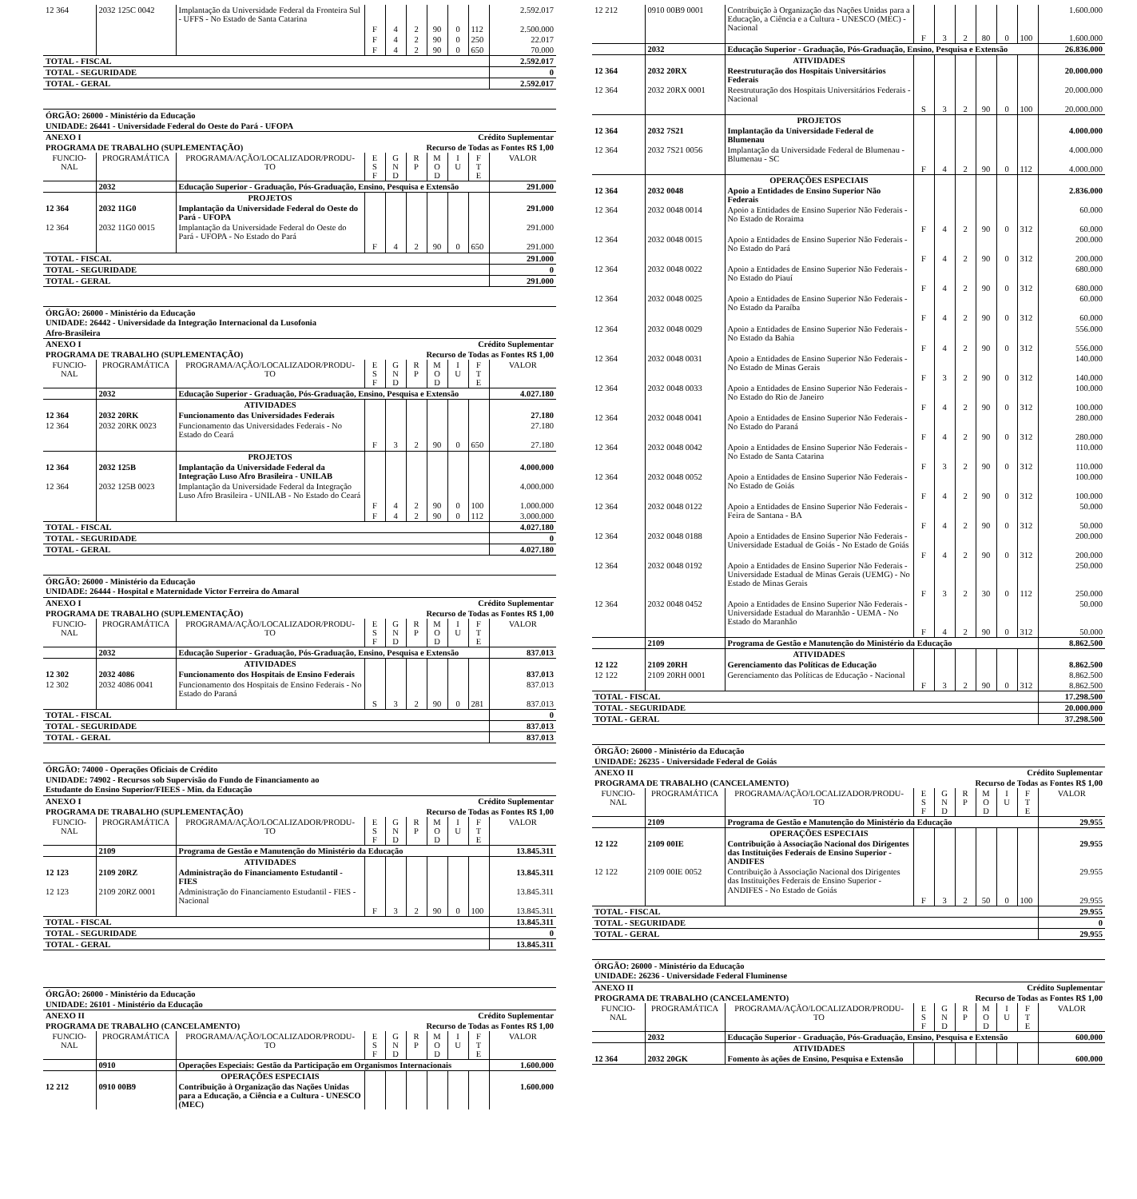| 12 364 | 2032 125C 0042 | Implantação da Universidade Federal da Fronteira Sul - UFFS - No Estado de Santa Catarina | | | | | | | 2.592.017 |
| | | | F | 4 | 2 | 90 | 0 | 112 | 2.500.000 |
| | | | F | 4 | 2 | 90 | 0 | 250 | 22.017 |
| | | | F | 4 | 2 | 90 | 0 | 650 | 70.000 |
| TOTAL - FISCAL | | | | | | | | | 2.592.017 |
| TOTAL - SEGURIDADE | | | | | | | | | 0 |
| TOTAL - GERAL | | | | | | | | | 2.592.017 |
ÓRGÃO: 26000 - Ministério da Educação
UNIDADE: 26441 - Universidade Federal do Oeste do Pará - UFOPA
| ANEXO I | | | Crédito Suplementar | | | | | | |
| PROGRAMA DE TRABALHO (SUPLEMENTAÇÃO) | | | Recurso de Todas as Fontes R$ 1,00 | | | | | | |
| FUNCIO- NAL | PROGRAMÁTICA | PROGRAMA/AÇÃO/LOCALIZADOR/PRODU- TO | E S F | G N D | R P | M O D | I U | F T E | VALOR |
| | 2032 | Educação Superior - Graduação, Pós-Graduação, Ensino, Pesquisa e Extensão | | | | | | | 291.000 |
| | | PROJETOS | | | | | | | |
| 12 364 | 2032 11G0 | Implantação da Universidade Federal do Oeste do Pará - UFOPA | | | | | | | 291.000 |
| 12 364 | 2032 11G0 0015 | Implantação da Universidade Federal do Oeste do Pará - UFOPA - No Estado do Pará | | | | | | | 291.000 |
| | | | F | 4 | 2 | 90 | 0 | 650 | 291.000 |
| TOTAL - FISCAL | | | | | | | | | 291.000 |
| TOTAL - SEGURIDADE | | | | | | | | | 0 |
| TOTAL - GERAL | | | | | | | | | 291.000 |
ÓRGÃO: 26000 - Ministério da Educação
UNIDADE: 26442 - Universidade da Integração Internacional da Lusofonia
Afro-Brasileira
| ANEXO I | | | Crédito Suplementar | | | | | | |
| PROGRAMA DE TRABALHO (SUPLEMENTAÇÃO) | | | Recurso de Todas as Fontes R$ 1,00 | | | | | | |
| FUNCIO- NAL | PROGRAMÁTICA | PROGRAMA/AÇÃO/LOCALIZADOR/PRODU- TO | E S F | G N D | R P | M O D | I U | F T E | VALOR |
| | 2032 | Educação Superior - Graduação, Pós-Graduação, Ensino, Pesquisa e Extensão | | | | | | | 4.027.180 |
| | | ATIVIDADES | | | | | | | |
| 12 364 | 2032 20RK | Funcionamento das Universidades Federais | | | | | | | 27.180 |
| 12 364 | 2032 20RK 0023 | Funcionamento das Universidades Federais - No Estado do Ceará | | | | | | | 27.180 |
| | | | F | 3 | 2 | 90 | 0 | 650 | 27.180 |
| | | PROJETOS | | | | | | | |
| 12 364 | 2032 125B | Implantação da Universidade Federal da Integração Luso Afro Brasileira - UNILAB | | | | | | | 4.000.000 |
| 12 364 | 2032 125B 0023 | Implantação da Universidade Federal da Integração Luso Afro Brasileira - UNILAB - No Estado do Ceará | | | | | | | 4.000.000 |
| | | | F | 4 | 2 | 90 | 0 | 100 | 1.000.000 |
| | | | F | 4 | 2 | 90 | 0 | 112 | 3.000.000 |
| TOTAL - FISCAL | | | | | | | | | 4.027.180 |
| TOTAL - SEGURIDADE | | | | | | | | | 0 |
| TOTAL - GERAL | | | | | | | | | 4.027.180 |
ÓRGÃO: 26000 - Ministério da Educação
UNIDADE: 26444 - Hospital e Maternidade Victor Ferreira do Amaral
| ANEXO I | | | Crédito Suplementar | | | | | | |
| PROGRAMA DE TRABALHO (SUPLEMENTAÇÃO) | | | Recurso de Todas as Fontes R$ 1,00 | | | | | | |
| FUNCIO- NAL | PROGRAMÁTICA | PROGRAMA/AÇÃO/LOCALIZADOR/PRODU- TO | E S F | G N D | R P | M O D | I U | F T E | VALOR |
| | 2032 | Educação Superior - Graduação, Pós-Graduação, Ensino, Pesquisa e Extensão | | | | | | | 837.013 |
| | | ATIVIDADES | | | | | | | |
| 12 302 | 2032 4086 | Funcionamento dos Hospitais de Ensino Federais | | | | | | | 837.013 |
| 12 302 | 2032 4086 0041 | Funcionamento dos Hospitais de Ensino Federais - No Estado do Paraná | | | | | | | 837.013 |
| | | | S | 3 | 2 | 90 | 0 | 281 | 837.013 |
| TOTAL - FISCAL | | | | | | | | | 0 |
| TOTAL - SEGURIDADE | | | | | | | | | 837.013 |
| TOTAL - GERAL | | | | | | | | | 837.013 |
ÓRGÃO: 74000 - Operações Oficiais de Crédito
UNIDADE: 74902 - Recursos sob Supervisão do Fundo de Financiamento ao
Estudante do Ensino Superior/FIEES - Min. da Educação
| ANEXO I | | | Crédito Suplementar | | | | | | |
| PROGRAMA DE TRABALHO (SUPLEMENTAÇÃO) | | | Recurso de Todas as Fontes R$ 1,00 | | | | | | |
| FUNCIO- NAL | PROGRAMÁTICA | PROGRAMA/AÇÃO/LOCALIZADOR/PRODU- TO | E S F | G N D | R P | M O D | I U | F T E | VALOR |
| | 2109 | Programa de Gestão e Manutenção do Ministério da Educação | | | | | | | 13.845.311 |
| | | ATIVIDADES | | | | | | | |
| 12 123 | 2109 20RZ | Administração do Financiamento Estudantil - FIES | | | | | | | 13.845.311 |
| 12 123 | 2109 20RZ 0001 | Administração do Financiamento Estudantil - FIES - Nacional | | | | | | | 13.845.311 |
| | | | F | 3 | 2 | 90 | 0 | 100 | 13.845.311 |
| TOTAL - FISCAL | | | | | | | | | 13.845.311 |
| TOTAL - SEGURIDADE | | | | | | | | | 0 |
| TOTAL - GERAL | | | | | | | | | 13.845.311 |
ÓRGÃO: 26000 - Ministério da Educação
UNIDADE: 26101 - Ministério da Educação
| ANEXO II | | | Crédito Suplementar | | | | | | |
| PROGRAMA DE TRABALHO (CANCELAMENTO) | | | Recurso de Todas as Fontes R$ 1,00 | | | | | | |
| FUNCIO- NAL | PROGRAMÁTICA | PROGRAMA/AÇÃO/LOCALIZADOR/PRODU- TO | E S F | G N D | R P | M O D | I U | F T E | VALOR |
| | 0910 | Operações Especiais: Gestão da Participação em Organismos Internacionais | | | | | | | 1.600.000 |
| | | OPERAÇÕES ESPECIAIS | | | | | | | |
| 12 212 | 0910 00B9 | Contribuição à Organização das Nações Unidas para a Educação, a Ciência e a Cultura - UNESCO (MEC) | | | | | | | 1.600.000 |
| 12 212 | 0910 00B9 0001 | Contribuição à Organização das Nações Unidas para a Educação, a Ciência e a Cultura - UNESCO (MEC) - Nacional | | | | | | | 1.600.000 |
| | | | F | 3 | 2 | 80 | 0 | 100 | 1.600.000 |
| | 2032 | Educação Superior - Graduação, Pós-Graduação, Ensino, Pesquisa e Extensão | | | | | | | 26.836.000 |
| | | ATIVIDADES | | | | | | | |
| 12 364 | 2032 20RX | Reestruturação dos Hospitais Universitários Federais | | | | | | | 20.000.000 |
| 12 364 | 2032 20RX 0001 | Reestruturação dos Hospitais Universitários Federais - Nacional | | | | | | | 20.000.000 |
| | | | S | 3 | 2 | 90 | 0 | 100 | 20.000.000 |
| | | PROJETOS | | | | | | | |
| 12 364 | 2032 7S21 | Implantação da Universidade Federal de Blumenau | | | | | | | 4.000.000 |
| 12 364 | 2032 7S21 0056 | Implantação da Universidade Federal de Blumenau - Blumenau - SC | | | | | | | 4.000.000 |
| | | | F | 4 | 2 | 90 | 0 | 112 | 4.000.000 |
| | | OPERAÇÕES ESPECIAIS | | | | | | | |
| 12 364 | 2032 0048 | Apoio a Entidades de Ensino Superior Não Federais | | | | | | | 2.836.000 |
| 12 364 | 2032 0048 0014 | Apoio a Entidades de Ensino Superior Não Federais - No Estado de Roraima | | | | | | | 60.000 |
| | | | F | 4 | 2 | 90 | 0 | 312 | 60.000 |
| 12 364 | 2032 0048 0015 | Apoio a Entidades de Ensino Superior Não Federais - No Estado do Pará | | | | | | | 200.000 |
| | | | F | 4 | 2 | 90 | 0 | 312 | 200.000 |
| 12 364 | 2032 0048 0022 | Apoio a Entidades de Ensino Superior Não Federais - No Estado do Piauí | | | | | | | 680.000 |
| | | | F | 4 | 2 | 90 | 0 | 312 | 680.000 |
| 12 364 | 2032 0048 0025 | Apoio a Entidades de Ensino Superior Não Federais - No Estado da Paraíba | | | | | | | 60.000 |
| | | | F | 4 | 2 | 90 | 0 | 312 | 60.000 |
| 12 364 | 2032 0048 0029 | Apoio a Entidades de Ensino Superior Não Federais - No Estado da Bahia | | | | | | | 556.000 |
| | | | F | 4 | 2 | 90 | 0 | 312 | 556.000 |
| 12 364 | 2032 0048 0031 | Apoio a Entidades de Ensino Superior Não Federais - No Estado de Minas Gerais | | | | | | | 140.000 |
| | | | F | 3 | 2 | 90 | 0 | 312 | 140.000 |
| 12 364 | 2032 0048 0033 | Apoio a Entidades de Ensino Superior Não Federais - No Estado do Rio de Janeiro | | | | | | | 100.000 |
| | | | F | 4 | 2 | 90 | 0 | 312 | 100.000 |
| 12 364 | 2032 0048 0041 | Apoio a Entidades de Ensino Superior Não Federais - No Estado do Paraná | | | | | | | 280.000 |
| | | | F | 4 | 2 | 90 | 0 | 312 | 280.000 |
| 12 364 | 2032 0048 0042 | Apoio a Entidades de Ensino Superior Não Federais - No Estado de Santa Catarina | | | | | | | 110.000 |
| | | | F | 3 | 2 | 90 | 0 | 312 | 110.000 |
| 12 364 | 2032 0048 0052 | Apoio a Entidades de Ensino Superior Não Federais - No Estado de Goiás | | | | | | | 100.000 |
| | | | F | 4 | 2 | 90 | 0 | 312 | 100.000 |
| 12 364 | 2032 0048 0122 | Apoio a Entidades de Ensino Superior Não Federais - Feira de Santana - BA | | | | | | | 50.000 |
| | | | F | 4 | 2 | 90 | 0 | 312 | 50.000 |
| 12 364 | 2032 0048 0188 | Apoio a Entidades de Ensino Superior Não Federais - Universidade Estadual de Goiás - No Estado de Goiás | | | | | | | 200.000 |
| | | | F | 4 | 2 | 90 | 0 | 312 | 200.000 |
| 12 364 | 2032 0048 0192 | Apoio a Entidades de Ensino Superior Não Federais - Universidade Estadual de Minas Gerais (UEMG) - No Estado de Minas Gerais | | | | | | | 250.000 |
| | | | F | 3 | 2 | 30 | 0 | 112 | 250.000 |
| 12 364 | 2032 0048 0452 | Apoio a Entidades de Ensino Superior Não Federais - Universidade Estadual do Maranhão - UEMA - No Estado do Maranhão | | | | | | | 50.000 |
| | | | F | 4 | 2 | 90 | 0 | 312 | 50.000 |
| | 2109 | Programa de Gestão e Manutenção do Ministério da Educação | | | | | | | 8.862.500 |
| | | ATIVIDADES | | | | | | | |
| 12 122 | 2109 20RH | Gerenciamento das Políticas de Educação | | | | | | | 8.862.500 |
| 12 122 | 2109 20RH 0001 | Gerenciamento das Políticas de Educação - Nacional | | | | | | | 8.862.500 |
| | | | F | 3 | 2 | 90 | 0 | 312 | 8.862.500 |
| TOTAL - FISCAL | | | | | | | | | 17.298.500 |
| TOTAL - SEGURIDADE | | | | | | | | | 20.000.000 |
| TOTAL - GERAL | | | | | | | | | 37.298.500 |
ÓRGÃO: 26000 - Ministério da Educação
UNIDADE: 26235 - Universidade Federal de Goiás
| ANEXO II | | | Crédito Suplementar | | | | | | |
| PROGRAMA DE TRABALHO (CANCELAMENTO) | | | Recurso de Todas as Fontes R$ 1,00 | | | | | | |
| FUNCIO- NAL | PROGRAMÁTICA | PROGRAMA/AÇÃO/LOCALIZADOR/PRODU- TO | E S F | G N D | R P | M O D | I U | F T E | VALOR |
| | 2109 | Programa de Gestão e Manutenção do Ministério da Educação | | | | | | | 29.955 |
| | | OPERAÇÕES ESPECIAIS | | | | | | | |
| 12 122 | 2109 00IE | Contribuição à Associação Nacional dos Dirigentes das Instituições Federais de Ensino Superior - ANDIFES | | | | | | | 29.955 |
| 12 122 | 2109 00IE 0052 | Contribuição à Associação Nacional dos Dirigentes das Instituições Federais de Ensino Superior - ANDIFES - No Estado de Goiás | | | | | | | 29.955 |
| | | | F | 3 | 2 | 50 | 0 | 100 | 29.955 |
| TOTAL - FISCAL | | | | | | | | | 29.955 |
| TOTAL - SEGURIDADE | | | | | | | | | 0 |
| TOTAL - GERAL | | | | | | | | | 29.955 |
ÓRGÃO: 26000 - Ministério da Educação
UNIDADE: 26236 - Universidade Federal Fluminense
| ANEXO II | | | Crédito Suplementar | | | | | | |
| PROGRAMA DE TRABALHO (CANCELAMENTO) | | | Recurso de Todas as Fontes R$ 1,00 | | | | | | |
| FUNCIO- NAL | PROGRAMÁTICA | PROGRAMA/AÇÃO/LOCALIZADOR/PRODU- TO | E S F | G N D | R P | M O D | I U | F T E | VALOR |
| | 2032 | Educação Superior - Graduação, Pós-Graduação, Ensino, Pesquisa e Extensão | | | | | | | 600.000 |
| | | ATIVIDADES | | | | | | | |
| 12 364 | 2032 20GK | Fomento às ações de Ensino, Pesquisa e Extensão | | | | | | | 600.000 |